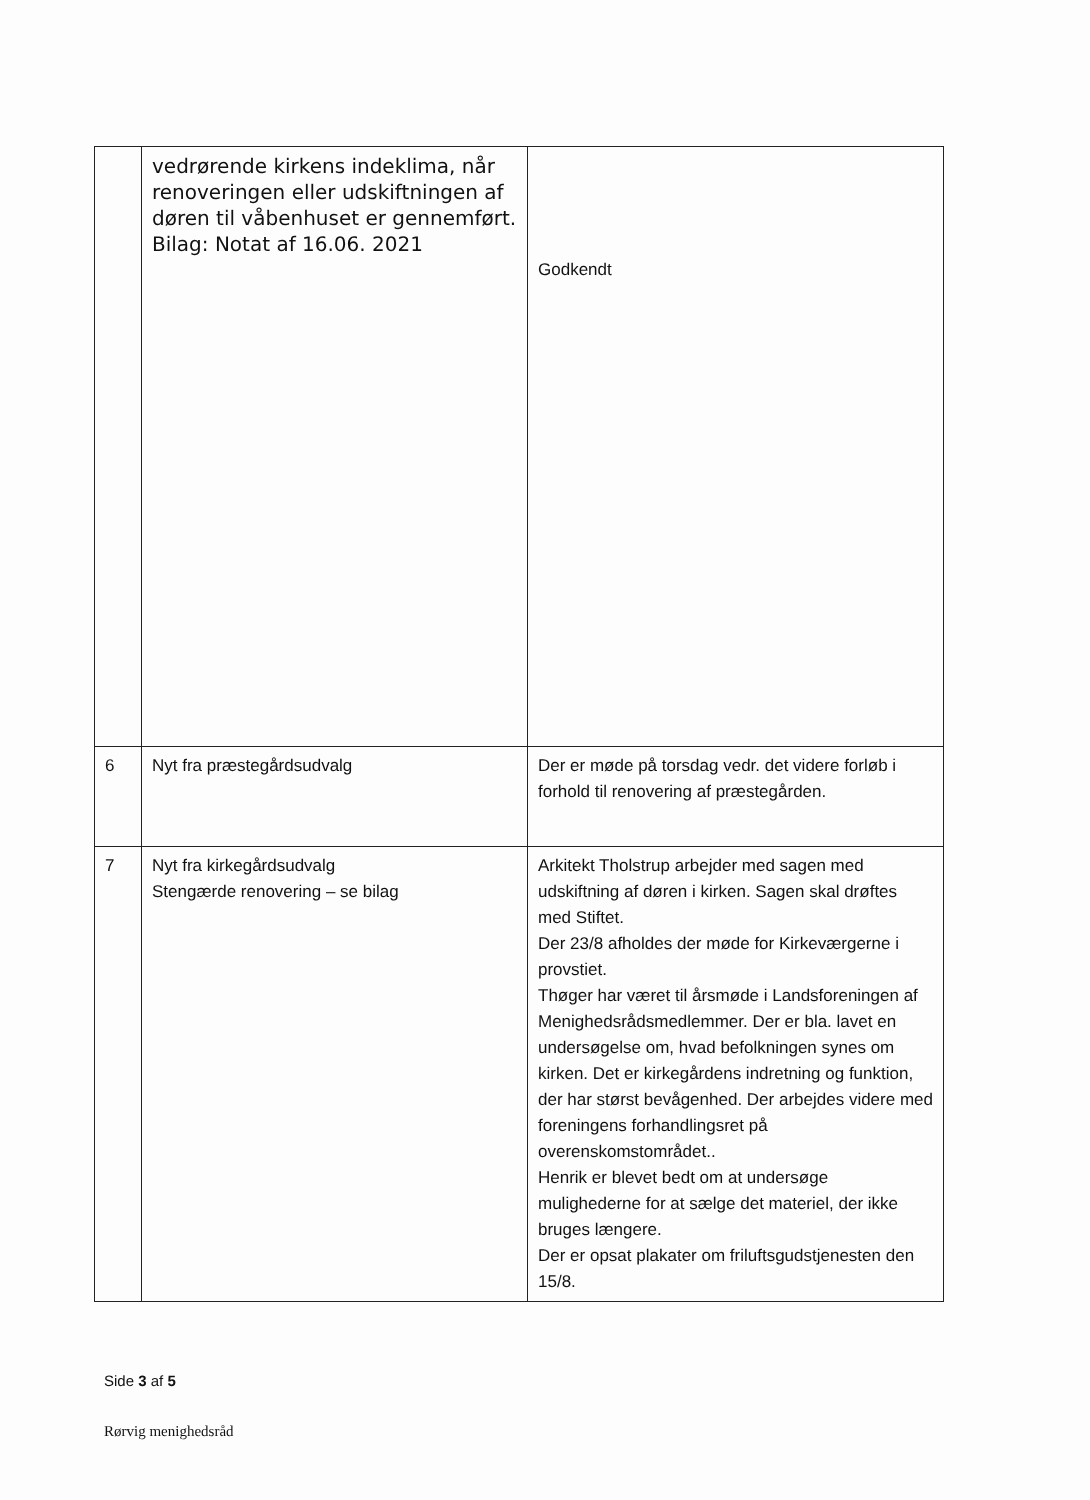| | vedrørende kirkens indeklima, når renoveringen eller udskiftningen af døren til våbenhuset er gennemført. Bilag: Notat af 16.06. 2021 | Godkendt |
| 6 | Nyt fra præstegårdsudvalg | Der er møde på torsdag vedr. det videre forløb i forhold til renovering af præstegården. |
| 7 | Nyt fra kirkegårdsudvalg Stengærde renovering – se bilag | Arkitekt Tholstrup arbejder med sagen med udskiftning af døren i kirken. Sagen skal drøftes med Stiftet. Der 23/8 afholdes der møde for Kirkeværgerne i provstiet. Thøger har været til årsmøde i Landsforeningen af Menighedsrådsmedlemmer. Der er bla. lavet en undersøgelse om, hvad befolkningen synes om kirken. Det er kirkegårdens indretning og funktion, der har størst bevågenhed. Der arbejdes videre med foreningens forhandlingsret på overenskomstområdet.. Henrik er blevet bedt om at undersøge mulighederne for at sælge det materiel, der ikke bruges længere. Der er opsat plakater om friluftsgudstjenesten den 15/8. |
Side 3 af 5
Rørvig menighedsråd